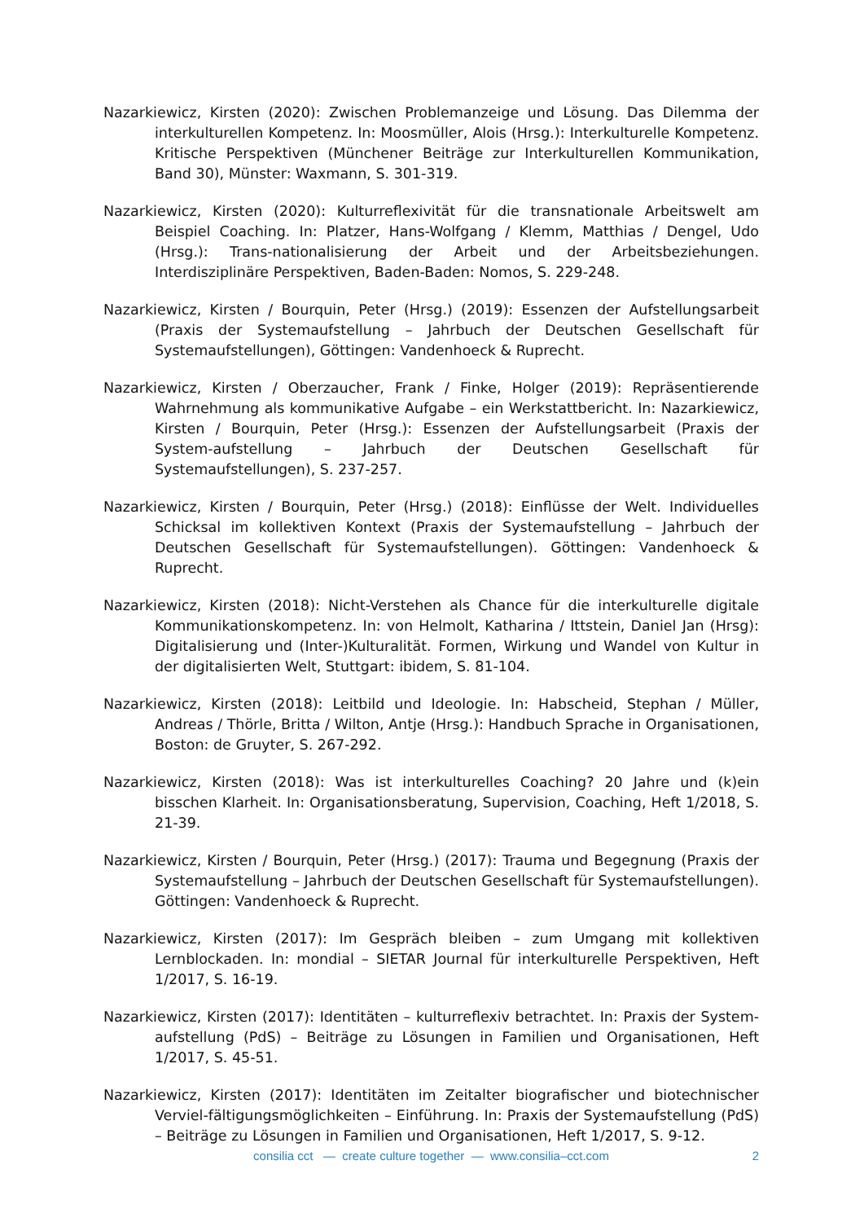Nazarkiewicz, Kirsten (2020): Zwischen Problemanzeige und Lösung. Das Dilemma der interkulturellen Kompetenz. In: Moosmüller, Alois (Hrsg.): Interkulturelle Kompetenz. Kritische Perspektiven (Münchener Beiträge zur Interkulturellen Kommunikation, Band 30), Münster: Waxmann, S. 301-319.
Nazarkiewicz, Kirsten (2020): Kulturreflexivität für die transnationale Arbeitswelt am Beispiel Coaching. In: Platzer, Hans-Wolfgang / Klemm, Matthias / Dengel, Udo (Hrsg.): Trans-nationalisierung der Arbeit und der Arbeitsbeziehungen. Interdisziplinäre Perspektiven, Baden-Baden: Nomos, S. 229-248.
Nazarkiewicz, Kirsten / Bourquin, Peter (Hrsg.) (2019): Essenzen der Aufstellungsarbeit (Praxis der Systemaufstellung – Jahrbuch der Deutschen Gesellschaft für Systemaufstellungen), Göttingen: Vandenhoeck & Ruprecht.
Nazarkiewicz, Kirsten / Oberzaucher, Frank / Finke, Holger (2019): Repräsentierende Wahrnehmung als kommunikative Aufgabe – ein Werkstattbericht. In: Nazarkiewicz, Kirsten / Bourquin, Peter (Hrsg.): Essenzen der Aufstellungsarbeit (Praxis der System-aufstellung – Jahrbuch der Deutschen Gesellschaft für Systemaufstellungen), S. 237-257.
Nazarkiewicz, Kirsten / Bourquin, Peter (Hrsg.) (2018): Einflüsse der Welt. Individuelles Schicksal im kollektiven Kontext (Praxis der Systemaufstellung – Jahrbuch der Deutschen Gesellschaft für Systemaufstellungen). Göttingen: Vandenhoeck & Ruprecht.
Nazarkiewicz, Kirsten (2018): Nicht-Verstehen als Chance für die interkulturelle digitale Kommunikationskompetenz. In: von Helmolt, Katharina / Ittstein, Daniel Jan (Hrsg): Digitalisierung und (Inter-)Kulturalität. Formen, Wirkung und Wandel von Kultur in der digitalisierten Welt, Stuttgart: ibidem, S. 81-104.
Nazarkiewicz, Kirsten (2018): Leitbild und Ideologie. In: Habscheid, Stephan / Müller, Andreas / Thörle, Britta / Wilton, Antje (Hrsg.): Handbuch Sprache in Organisationen, Boston: de Gruyter, S. 267-292.
Nazarkiewicz, Kirsten (2018): Was ist interkulturelles Coaching? 20 Jahre und (k)ein bisschen Klarheit. In: Organisationsberatung, Supervision, Coaching, Heft 1/2018, S. 21-39.
Nazarkiewicz, Kirsten / Bourquin, Peter (Hrsg.) (2017): Trauma und Begegnung (Praxis der Systemaufstellung – Jahrbuch der Deutschen Gesellschaft für Systemaufstellungen). Göttingen: Vandenhoeck & Ruprecht.
Nazarkiewicz, Kirsten (2017): Im Gespräch bleiben – zum Umgang mit kollektiven Lernblockaden. In: mondial – SIETAR Journal für interkulturelle Perspektiven, Heft 1/2017, S. 16-19.
Nazarkiewicz, Kirsten (2017): Identitäten – kulturreflexiv betrachtet. In: Praxis der System-aufstellung (PdS) – Beiträge zu Lösungen in Familien und Organisationen, Heft 1/2017, S. 45-51.
Nazarkiewicz, Kirsten (2017): Identitäten im Zeitalter biografischer und biotechnischer Verviel-fältigungsmöglichkeiten – Einführung. In: Praxis der Systemaufstellung (PdS) – Beiträge zu Lösungen in Familien und Organisationen, Heft 1/2017, S. 9-12.
consilia cct — create culture together — www.consilia–cct.com
2